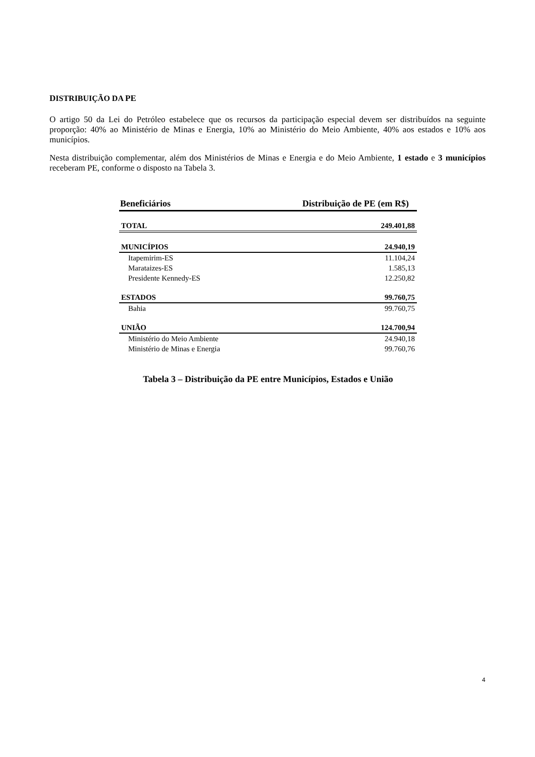DISTRIBUIÇÃO DA PE
O artigo 50 da Lei do Petróleo estabelece que os recursos da participação especial devem ser distribuídos na seguinte proporção: 40% ao Ministério de Minas e Energia, 10% ao Ministério do Meio Ambiente, 40% aos estados e 10% aos municípios.
Nesta distribuição complementar, além dos Ministérios de Minas e Energia e do Meio Ambiente, 1 estado e 3 municípios receberam PE, conforme o disposto na Tabela 3.
| Beneficiários | Distribuição de PE (em R$) |
| --- | --- |
| TOTAL | 249.401,88 |
| MUNICÍPIOS | 24.940,19 |
| Itapemirim-ES | 11.104,24 |
| Marataizes-ES | 1.585,13 |
| Presidente Kennedy-ES | 12.250,82 |
| ESTADOS | 99.760,75 |
| Bahia | 99.760,75 |
| UNIÃO | 124.700,94 |
| Ministério do Meio Ambiente | 24.940,18 |
| Ministério de Minas e Energia | 99.760,76 |
Tabela 3 – Distribuição da PE entre Municípios, Estados e União
4